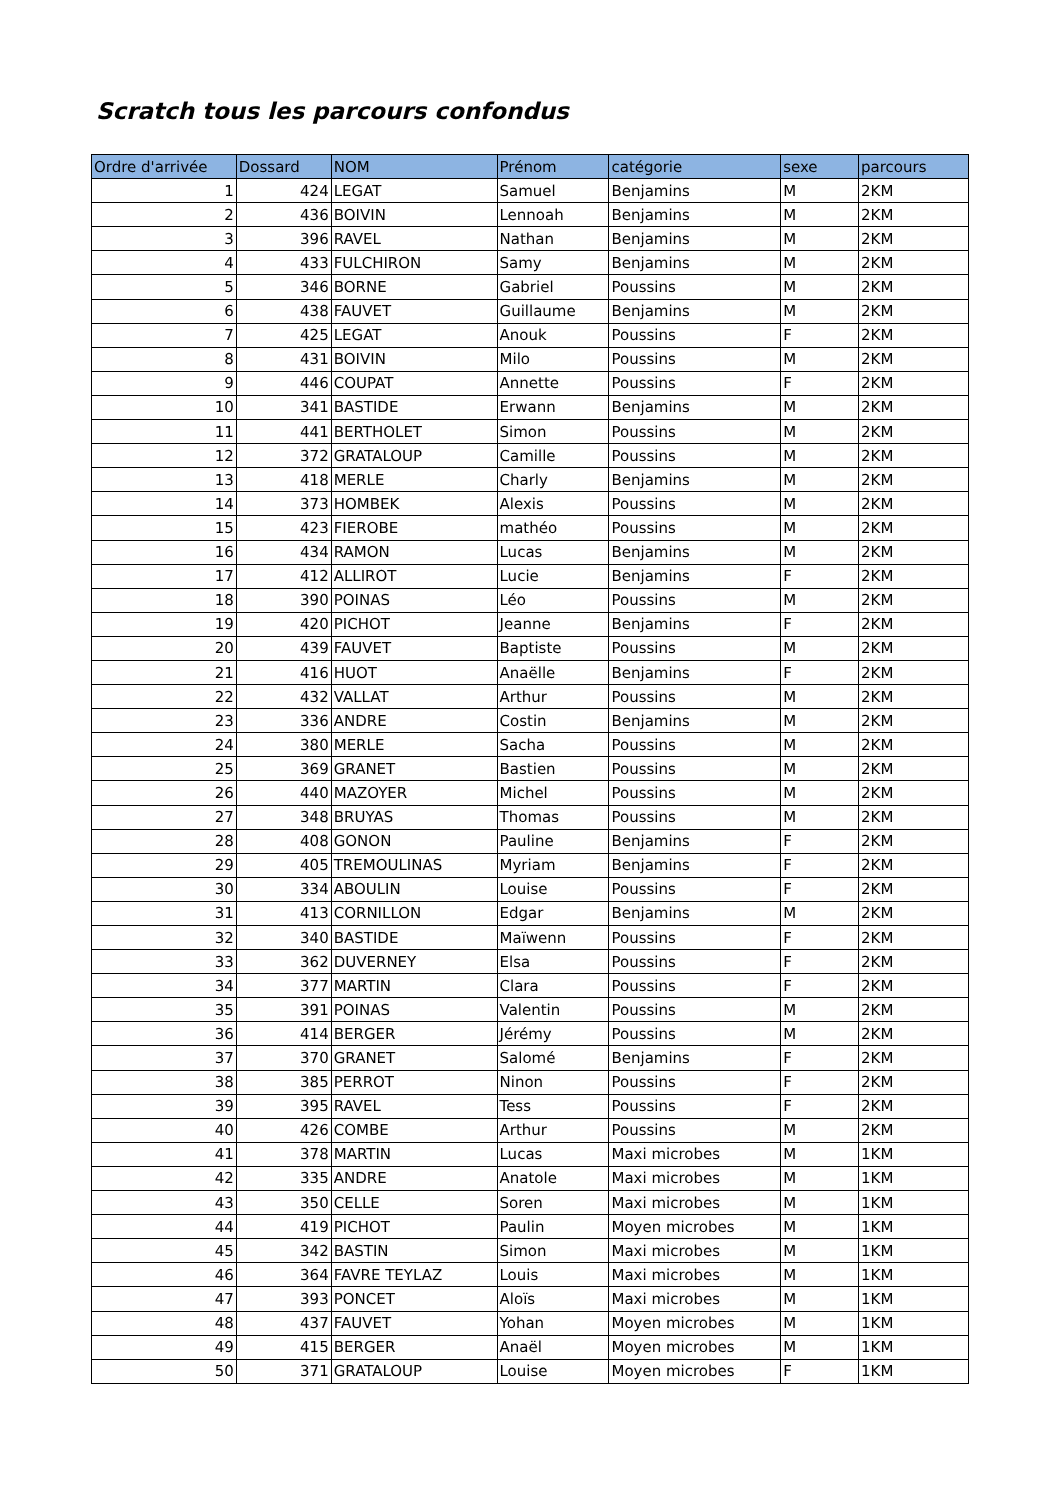Scratch tous les parcours confondus
| Ordre d'arrivée | Dossard | NOM | Prénom | catégorie | sexe | parcours |
| --- | --- | --- | --- | --- | --- | --- |
| 1 | 424 | LEGAT | Samuel | Benjamins | M | 2KM |
| 2 | 436 | BOIVIN | Lennoah | Benjamins | M | 2KM |
| 3 | 396 | RAVEL | Nathan | Benjamins | M | 2KM |
| 4 | 433 | FULCHIRON | Samy | Benjamins | M | 2KM |
| 5 | 346 | BORNE | Gabriel | Poussins | M | 2KM |
| 6 | 438 | FAUVET | Guillaume | Benjamins | M | 2KM |
| 7 | 425 | LEGAT | Anouk | Poussins | F | 2KM |
| 8 | 431 | BOIVIN | Milo | Poussins | M | 2KM |
| 9 | 446 | COUPAT | Annette | Poussins | F | 2KM |
| 10 | 341 | BASTIDE | Erwann | Benjamins | M | 2KM |
| 11 | 441 | BERTHOLET | Simon | Poussins | M | 2KM |
| 12 | 372 | GRATALOUP | Camille | Poussins | M | 2KM |
| 13 | 418 | MERLE | Charly | Benjamins | M | 2KM |
| 14 | 373 | HOMBEK | Alexis | Poussins | M | 2KM |
| 15 | 423 | FIEROBE | mathéo | Poussins | M | 2KM |
| 16 | 434 | RAMON | Lucas | Benjamins | M | 2KM |
| 17 | 412 | ALLIROT | Lucie | Benjamins | F | 2KM |
| 18 | 390 | POINAS | Léo | Poussins | M | 2KM |
| 19 | 420 | PICHOT | Jeanne | Benjamins | F | 2KM |
| 20 | 439 | FAUVET | Baptiste | Poussins | M | 2KM |
| 21 | 416 | HUOT | Anaëlle | Benjamins | F | 2KM |
| 22 | 432 | VALLAT | Arthur | Poussins | M | 2KM |
| 23 | 336 | ANDRE | Costin | Benjamins | M | 2KM |
| 24 | 380 | MERLE | Sacha | Poussins | M | 2KM |
| 25 | 369 | GRANET | Bastien | Poussins | M | 2KM |
| 26 | 440 | MAZOYER | Michel | Poussins | M | 2KM |
| 27 | 348 | BRUYAS | Thomas | Poussins | M | 2KM |
| 28 | 408 | GONON | Pauline | Benjamins | F | 2KM |
| 29 | 405 | TREMOULINAS | Myriam | Benjamins | F | 2KM |
| 30 | 334 | ABOULIN | Louise | Poussins | F | 2KM |
| 31 | 413 | CORNILLON | Edgar | Benjamins | M | 2KM |
| 32 | 340 | BASTIDE | Maïwenn | Poussins | F | 2KM |
| 33 | 362 | DUVERNEY | Elsa | Poussins | F | 2KM |
| 34 | 377 | MARTIN | Clara | Poussins | F | 2KM |
| 35 | 391 | POINAS | Valentin | Poussins | M | 2KM |
| 36 | 414 | BERGER | Jérémy | Poussins | M | 2KM |
| 37 | 370 | GRANET | Salomé | Benjamins | F | 2KM |
| 38 | 385 | PERROT | Ninon | Poussins | F | 2KM |
| 39 | 395 | RAVEL | Tess | Poussins | F | 2KM |
| 40 | 426 | COMBE | Arthur | Poussins | M | 2KM |
| 41 | 378 | MARTIN | Lucas | Maxi microbes | M | 1KM |
| 42 | 335 | ANDRE | Anatole | Maxi microbes | M | 1KM |
| 43 | 350 | CELLE | Soren | Maxi microbes | M | 1KM |
| 44 | 419 | PICHOT | Paulin | Moyen microbes | M | 1KM |
| 45 | 342 | BASTIN | Simon | Maxi microbes | M | 1KM |
| 46 | 364 | FAVRE TEYLAZ | Louis | Maxi microbes | M | 1KM |
| 47 | 393 | PONCET | Aloïs | Maxi microbes | M | 1KM |
| 48 | 437 | FAUVET | Yohan | Moyen microbes | M | 1KM |
| 49 | 415 | BERGER | Anaël | Moyen microbes | M | 1KM |
| 50 | 371 | GRATALOUP | Louise | Moyen microbes | F | 1KM |